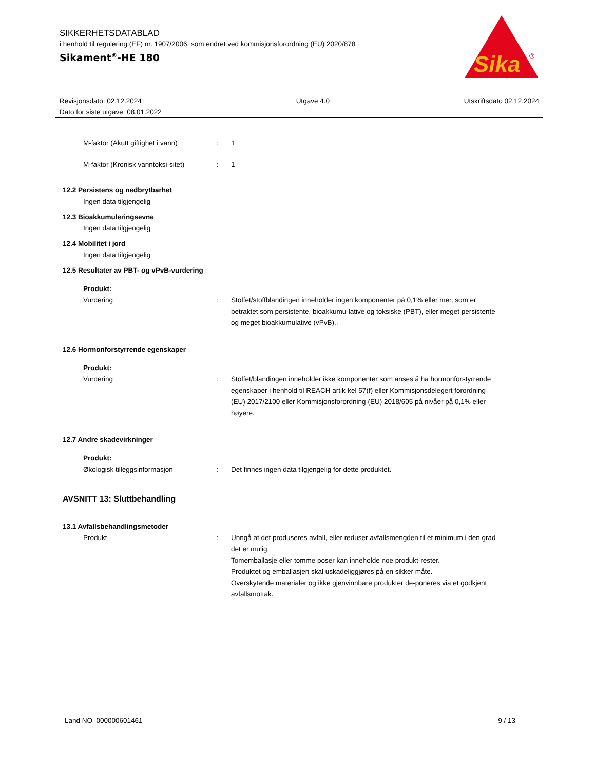SIKKERHETSDATABLAD
i henhold til regulering (EF) nr. 1907/2006, som endret ved kommisjonsforordning (EU) 2020/878
Sikament<sup>®</sup>-HE 180
Sika
®
Revisjonsdato: 02.12.2024
Dato for siste utgave: 08.01.2022
Utgave 4.0 Utskriftsdato 02.12.2024
M-faktor (Akutt giftighet i vann)
: 1
M-faktor (Kronisk vanntoksi-sitet)
: 1
12.2 Persistens og nedbrytbarhet
Ingen data tilgjengelig
12.3 Bioakkumuleringsevne
Ingen data tilgjengelig
12.4 Mobilitet i jord
Ingen data tilgjengelig
12.5 Resultater av PBT- og vPvB-vurdering
Produkt:
Vurdering : Stoffet/stoffblandingen inneholder ingen komponenter på 0,1% eller mer, som er betraktet som persistente, bioakkumu-lative og toksiske (PBT), eller meget persistente og meget bioakkumulative (vPvB)..
12.6 Hormonforstyrrende egenskaper
Produkt:
Vurdering : Stoffet/blandingen inneholder ikke komponenter som anses å ha hormonforstyrrende egenskaper i henhold til REACH artik-kel 57(f) eller Kommisjonsdelegert forordning (EU) 2017/2100 eller Kommisjonsforordning (EU) 2018/605 på nivåer på 0,1% eller høyere.
12.7 Andre skadevirkninger
Produkt:
Økologisk tilleggsinformasjon : Det finnes ingen data tilgjengelig for dette produktet.
AVSNITT 13: Sluttbehandling
13.1 Avfallsbehandlingsmetoder
Produkt : Unngå at det produseres avfall, eller reduser avfallsmengden til et minimum i den grad det er mulig.
Tomemballasje eller tomme poser kan inneholde noe produkt-rester.
Produktet og emballasjen skal uskadeliggjøres på en sikker måte.
Overskytende materialer og ikke gjenvinnbare produkter de-poneres via et godkjent avfallsmottak.
Land NO 000000601461 9 / 13